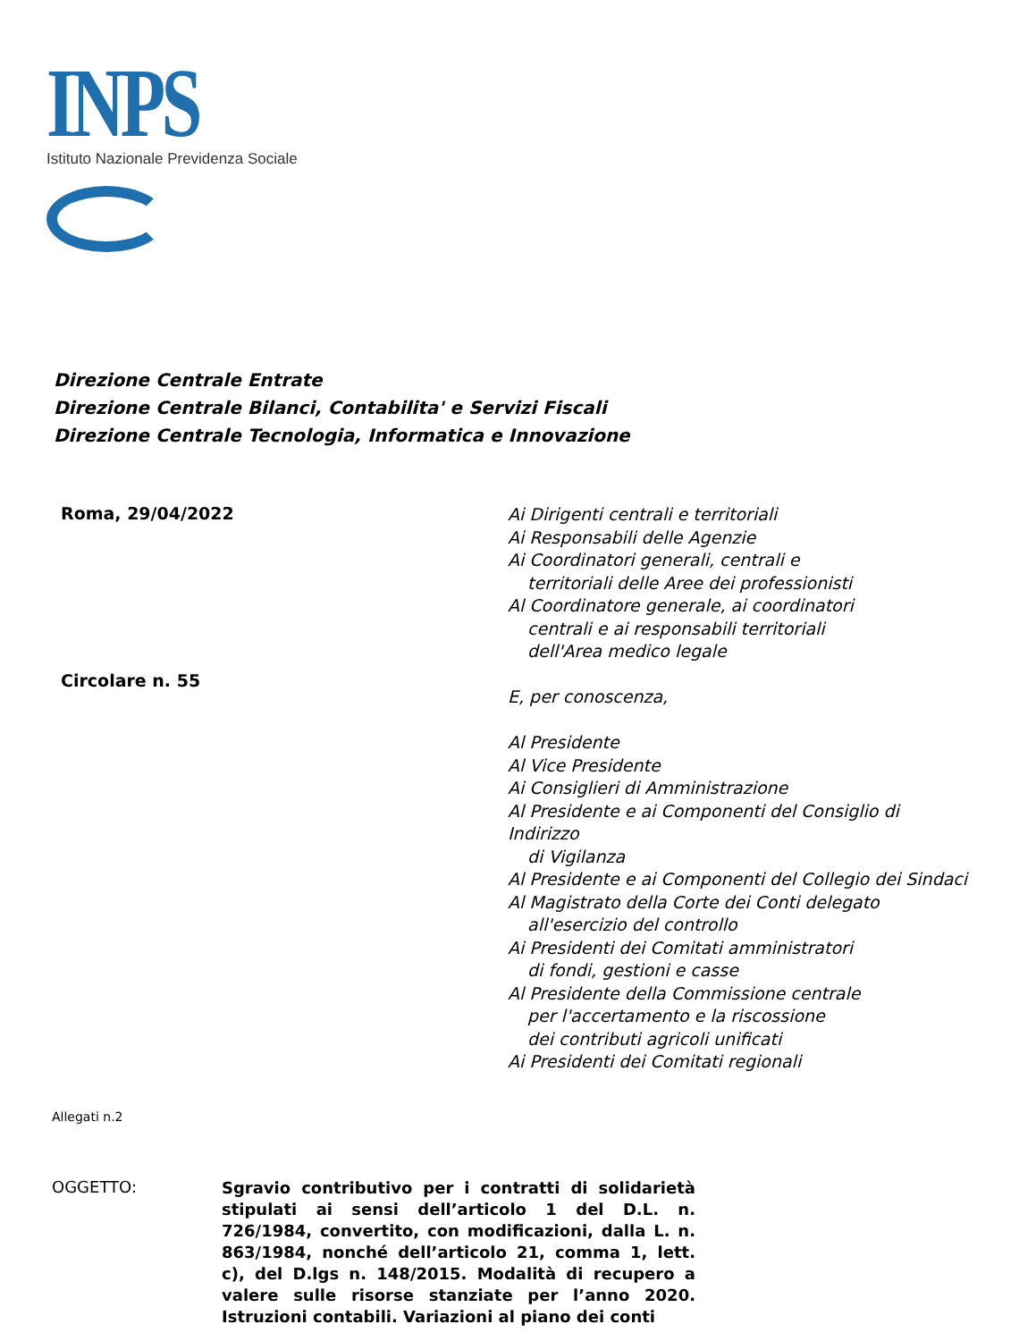INPS
Istituto Nazionale Previdenza Sociale
Direzione Centrale Entrate
Direzione Centrale Bilanci, Contabilita' e Servizi Fiscali
Direzione Centrale Tecnologia, Informatica e Innovazione
Roma, 29/04/2022
Circolare n. 55
Ai Dirigenti centrali e territoriali
Ai Responsabili delle Agenzie
Ai Coordinatori generali, centrali e
territoriali delle Aree dei professionisti
Al Coordinatore generale, ai coordinatori
centrali e ai responsabili territoriali
dell'Area medico legale
E, per conoscenza,
Al Presidente
Al Vice Presidente
Ai Consiglieri di Amministrazione
Al Presidente e ai Componenti del Consiglio di Indirizzo
di Vigilanza
Al Presidente e ai Componenti del Collegio dei Sindaci
Al Magistrato della Corte dei Conti delegato
all'esercizio del controllo
Ai Presidenti dei Comitati amministratori
di fondi, gestioni e casse
Al Presidente della Commissione centrale
per l'accertamento e la riscossione
dei contributi agricoli unificati
Ai Presidenti dei Comitati regionali
Allegati n.2
OGGETTO:
Sgravio contributivo per i contratti di solidarietà stipulati ai sensi dell’articolo 1 del D.L. n. 726/1984, convertito, con modificazioni, dalla L. n. 863/1984, nonché dell’articolo 21, comma 1, lett. c), del D.lgs n. 148/2015. Modalità di recupero a valere sulle risorse stanziate per l’anno 2020. Istruzioni contabili. Variazioni al piano dei conti